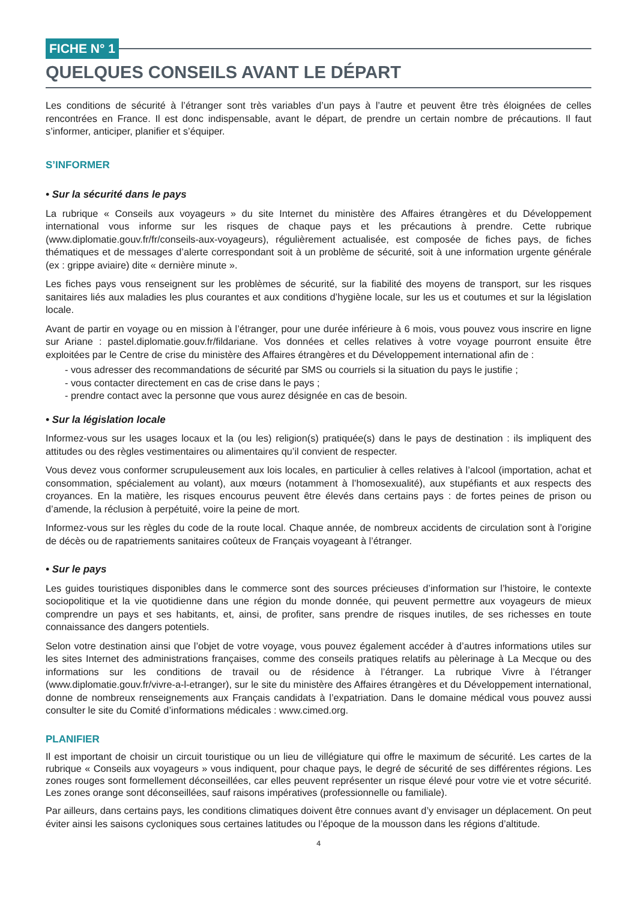FICHE N° 1
QUELQUES CONSEILS AVANT LE DÉPART
Les conditions de sécurité à l’étranger sont très variables d’un pays à l’autre et peuvent être très éloignées de celles rencontrées en France. Il est donc indispensable, avant le départ, de prendre un certain nombre de précautions. Il faut s’informer, anticiper, planifier et s’équiper.
S’INFORMER
• Sur la sécurité dans le pays
La rubrique « Conseils aux voyageurs » du site Internet du ministère des Affaires étrangères et du Développement international vous informe sur les risques de chaque pays et les précautions à prendre. Cette rubrique (www.diplomatie.gouv.fr/fr/conseils-aux-voyageurs), régulièrement actualisée, est composée de fiches pays, de fiches thématiques et de messages d’alerte correspondant soit à un problème de sécurité, soit à une information urgente générale (ex : grippe aviaire) dite « dernière minute ».
Les fiches pays vous renseignent sur les problèmes de sécurité, sur la fiabilité des moyens de transport, sur les risques sanitaires liés aux maladies les plus courantes et aux conditions d’hygiène locale, sur les us et coutumes et sur la législation locale.
Avant de partir en voyage ou en mission à l’étranger, pour une durée inférieure à 6 mois, vous pouvez vous inscrire en ligne sur Ariane : pastel.diplomatie.gouv.fr/fildariane. Vos données et celles relatives à votre voyage pourront ensuite être exploitées par le Centre de crise du ministère des Affaires étrangères et du Développement international afin de :
- vous adresser des recommandations de sécurité par SMS ou courriels si la situation du pays le justifie ;
- vous contacter directement en cas de crise dans le pays ;
- prendre contact avec la personne que vous aurez désignée en cas de besoin.
• Sur la législation locale
Informez-vous sur les usages locaux et la (ou les) religion(s) pratiquée(s) dans le pays de destination : ils impliquent des attitudes ou des règles vestimentaires ou alimentaires qu’il convient de respecter.
Vous devez vous conformer scrupuleusement aux lois locales, en particulier à celles relatives à l’alcool (importation, achat et consommation, spécialement au volant), aux mœurs (notamment à l’homosexualité), aux stupéfiants et aux respects des croyances. En la matière, les risques encourus peuvent être élevés dans certains pays : de fortes peines de prison ou d’amende, la réclusion à perpétuité, voire la peine de mort.
Informez-vous sur les règles du code de la route local. Chaque année, de nombreux accidents de circulation sont à l’origine de décès ou de rapatriements sanitaires coûteux de Français voyageant à l’étranger.
• Sur le pays
Les guides touristiques disponibles dans le commerce sont des sources précieuses d’information sur l’histoire, le contexte sociopolitique et la vie quotidienne dans une région du monde donnée, qui peuvent permettre aux voyageurs de mieux comprendre un pays et ses habitants, et, ainsi, de profiter, sans prendre de risques inutiles, de ses richesses en toute connaissance des dangers potentiels.
Selon votre destination ainsi que l’objet de votre voyage, vous pouvez également accéder à d’autres informations utiles sur les sites Internet des administrations françaises, comme des conseils pratiques relatifs au pèlerinage à La Mecque ou des informations sur les conditions de travail ou de résidence à l’étranger. La rubrique Vivre à l’étranger (www.diplomatie.gouv.fr/vivre-a-l-etranger), sur le site du ministère des Affaires étrangères et du Développement international, donne de nombreux renseignements aux Français candidats à l’expatriation. Dans le domaine médical vous pouvez aussi consulter le site du Comité d’informations médicales : www.cimed.org.
PLANIFIER
Il est important de choisir un circuit touristique ou un lieu de villégiature qui offre le maximum de sécurité. Les cartes de la rubrique « Conseils aux voyageurs » vous indiquent, pour chaque pays, le degré de sécurité de ses différentes régions. Les zones rouges sont formellement déconseillées, car elles peuvent représenter un risque élevé pour votre vie et votre sécurité. Les zones orange sont déconseillées, sauf raisons impératives (professionnelle ou familiale).
Par ailleurs, dans certains pays, les conditions climatiques doivent être connues avant d’y envisager un déplacement. On peut éviter ainsi les saisons cycloniques sous certaines latitudes ou l’époque de la mousson dans les régions d’altitude.
4